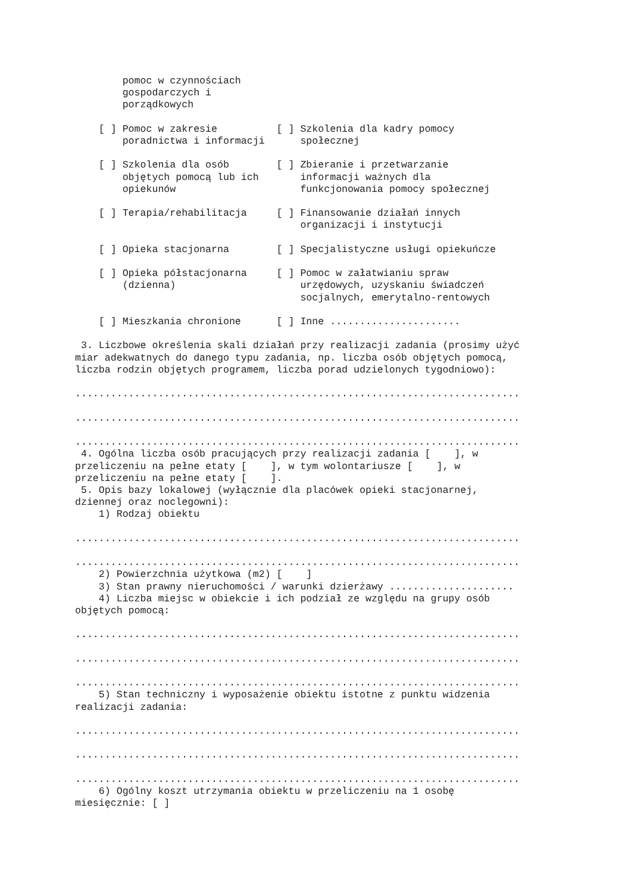pomoc w czynnościach
        gospodarczych i
        porządkowych

    [ ] Pomoc w zakresie          [ ] Szkolenia dla kadry pomocy
        poradnictwa i informacji      społecznej

    [ ] Szkolenia dla osób        [ ] Zbieranie i przetwarzanie
        objętych pomocą lub ich       informacji ważnych dla
        opiekunów                     funkcjonowania pomocy społecznej

    [ ] Terapia/rehabilitacja     [ ] Finansowanie działań innych
                                      organizacji i instytucji

    [ ] Opieka stacjonarna        [ ] Specjalistyczne usługi opiekuńcze

    [ ] Opieka półstacjonarna     [ ] Pomoc w załatwianiu spraw
        (dzienna)                     urzędowych, uzyskaniu świadczeń
                                      socjalnych, emerytalno-rentowych

    [ ] Mieszkania chronione      [ ] Inne ......................

 3. Liczbowe określenia skali działań przy realizacji zadania (prosimy użyć
miar adekwatnych do danego typu zadania, np. liczba osób objętych pomocą,
liczba rodzin objętych programem, liczba porad udzielonych tygodniowo):

...........................................................................

...........................................................................

...........................................................................
 4. Ogólna liczba osób pracujących przy realizacji zadania [    ], w
przeliczeniu na pełne etaty [    ], w tym wolontariusze [    ], w
przeliczeniu na pełne etaty [    ].
 5. Opis bazy lokalowej (wyłącznie dla placówek opieki stacjonarnej,
dziennej oraz noclegowni):
    1) Rodzaj obiektu

...........................................................................

...........................................................................
    2) Powierzchnia użytkowa (m2) [    ]
    3) Stan prawny nieruchomości / warunki dzierżawy .....................
    4) Liczba miejsc w obiekcie i ich podział ze względu na grupy osób
objętych pomocą:

...........................................................................

...........................................................................

...........................................................................
    5) Stan techniczny i wyposażenie obiektu istotne z punktu widzenia
realizacji zadania:

...........................................................................

...........................................................................

...........................................................................
    6) Ogólny koszt utrzymania obiektu w przeliczeniu na 1 osobę
miesięcznie: [ ]